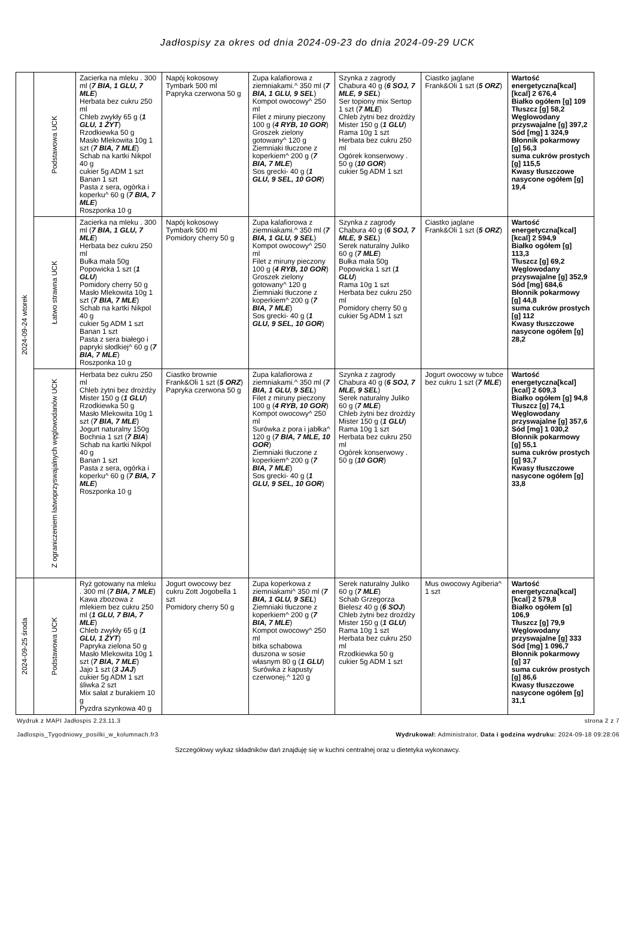Jadłospisy za okres od dnia 2024-09-23 do dnia 2024-09-29 UCK
| 2024-09-24 wtorek | Podstawowa UCK | Zacierka na mleku . 300 ml ( 7 BIA, 1 GLU, 7 MLE ) Herbata bez cukru 250 ml Chleb zwykły 65 g ( 1 GLU, 1 ŻYT ) Rzodkiewka 50 g Masło Mlekowita 10g 1 szt ( 7 BIA, 7 MLE ) Schab na kartki Nikpol 40 g cukier 5g ADM 1 szt Banan 1 szt Pasta z sera, ogórka i koperku^ 60 g ( 7 BIA, 7 MLE ) Roszponka 10 g | Napój kokosowy Tymbark 500 ml Papryka czerwona 50 g | Zupa kalafiorowa z ziemniakami.^ 350 ml ( 7 BIA, 1 GLU, 9 SEL ) Kompot owocowy^ 250 ml Filet z miruny pieczony 100 g ( 4 RYB, 10 GOR ) Groszek zielony gotowany^ 120 g Ziemniaki tłuczone z koperkiem^ 200 g ( 7 BIA, 7 MLE ) Sos grecki- 40 g ( 1 GLU, 9 SEL, 10 GOR ) | Szynka z zagrody Chabura 40 g ( 6 SOJ, 7 MLE, 9 SEL ) Ser topiony mix Sertop 1 szt ( 7 MLE ) Chleb żytni bez drożdży Mister 150 g ( 1 GLU ) Rama 10g 1 szt Herbata bez cukru 250 ml Ogórek konserwowy . 50 g ( 10 GOR ) cukier 5g ADM 1 szt | Ciastko jaglane Frank&Oli 1 szt ( 5 ORZ ) | Wartość energetyczna[kcal] [kcal] 2 676,4 Białko ogółem [g] 109 Tłuszcz [g] 58,2 Węglowodany przyswajalne [g] 397,2 Sód [mg] 1 324,9 Błonnik pokarmowy [g] 56,3 suma cukrów prostych [g] 115,5 Kwasy tłuszczowe nasycone ogółem [g] 19,4 |
| | Łatwo strawna UCK | Zacierka na mleku . 300 ml ( 7 BIA, 1 GLU, 7 MLE ) Herbata bez cukru 250 ml Bułka mała 50g Popowicka 1 szt ( 1 GLU ) Pomidory cherry 50 g Masło Mlekowita 10g 1 szt ( 7 BIA, 7 MLE ) Schab na kartki Nikpol 40 g cukier 5g ADM 1 szt Banan 1 szt Pasta z sera białego i papryki słodkiej^ 60 g ( 7 BIA, 7 MLE ) Roszponka 10 g | Napój kokosowy Tymbark 500 ml Pomidory cherry 50 g | Zupa kalafiorowa z ziemniakami.^ 350 ml ( 7 BIA, 1 GLU, 9 SEL ) Kompot owocowy^ 250 ml Filet z miruny pieczony 100 g ( 4 RYB, 10 GOR ) Groszek zielony gotowany^ 120 g Ziemniaki tłuczone z koperkiem^ 200 g ( 7 BIA, 7 MLE ) Sos grecki- 40 g ( 1 GLU, 9 SEL, 10 GOR ) | Szynka z zagrody Chabura 40 g ( 6 SOJ, 7 MLE, 9 SEL ) Serek naturalny Juliko 60 g ( 7 MLE ) Bułka mała 50g Popowicka 1 szt ( 1 GLU ) Rama 10g 1 szt Herbata bez cukru 250 ml Pomidory cherry 50 g cukier 5g ADM 1 szt | Ciastko jaglane Frank&Oli 1 szt ( 5 ORZ ) | Wartość energetyczna[kcal] [kcal] 2 594,9 Białko ogółem [g] 113,3 Tłuszcz [g] 69,2 Węglowodany przyswajalne [g] 352,9 Sód [mg] 684,6 Błonnik pokarmowy [g] 44,8 suma cukrów prostych [g] 112 Kwasy tłuszczowe nasycone ogółem [g] 28,2 |
| | Z ograniczeniem łatwoprzyswajalnych węglowodanów UCK | Herbata bez cukru 250 ml Chleb żytni bez drożdży Mister 150 g ( 1 GLU ) Rzodkiewka 50 g Masło Mlekowita 10g 1 szt ( 7 BIA, 7 MLE ) Jogurt naturalny 150g Bochnia 1 szt ( 7 BIA ) Schab na kartki Nikpol 40 g Banan 1 szt Pasta z sera, ogórka i koperku^ 60 g ( 7 BIA, 7 MLE ) Roszponka 10 g | Ciastko brownie Frank&Oli 1 szt ( 5 ORZ ) Papryka czerwona 50 g | Zupa kalafiorowa z ziemniakami.^ 350 ml ( 7 BIA, 1 GLU, 9 SEL ) Filet z miruny pieczony 100 g ( 4 RYB, 10 GOR ) Kompot owocowy^ 250 ml Surówka z pora i jabłka^ 120 g ( 7 BIA, 7 MLE, 10 GOR ) Ziemniaki tłuczone z koperkiem^ 200 g ( 7 BIA, 7 MLE ) Sos grecki- 40 g ( 1 GLU, 9 SEL, 10 GOR ) | Szynka z zagrody Chabura 40 g ( 6 SOJ, 7 MLE, 9 SEL ) Serek naturalny Juliko 60 g ( 7 MLE ) Chleb żytni bez drożdży Mister 150 g ( 1 GLU ) Rama 10g 1 szt Herbata bez cukru 250 ml Ogórek konserwowy . 50 g ( 10 GOR ) | Jogurt owocowy w tubce bez cukru 1 szt ( 7 MLE ) | Wartość energetyczna[kcal] [kcal] 2 609,3 Białko ogółem [g] 94,8 Tłuszcz [g] 74,1 Węglowodany przyswajalne [g] 357,6 Sód [mg] 1 030,2 Błonnik pokarmowy [g] 55,1 suma cukrów prostych [g] 93,7 Kwasy tłuszczowe nasycone ogółem [g] 33,8 |
| 2024-09-25 środa | Podstawowa UCK | Ryż gotowany na mleku . 300 ml ( 7 BIA, 7 MLE ) Kawa zbozowa z mlekiem bez cukru 250 ml ( 1 GLU, 7 BIA, 7 MLE ) Chleb zwykły 65 g ( 1 GLU, 1 ŻYT ) Papryka zielona 50 g Masło Mlekowita 10g 1 szt ( 7 BIA, 7 MLE ) Jajo 1 szt ( 3 JAJ ) cukier 5g ADM 1 szt śliwka 2 szt Mix sałat z burakiem 10 g Pyzdra szynkowa 40 g | Jogurt owocowy bez cukru Zott Jogobella 1 szt Pomidory cherry 50 g | Zupa koperkowa z ziemniakami^ 350 ml ( 7 BIA, 1 GLU, 9 SEL ) Ziemniaki tłuczone z koperkiem^ 200 g ( 7 BIA, 7 MLE ) Kompot owocowy^ 250 ml bitka schabowa duszona w sosie własnym 80 g ( 1 GLU ) Surówka z kapusty czerwonej.^ 120 g | Serek naturalny Juliko 60 g ( 7 MLE ) Schab Grzegorza Bielesz 40 g ( 6 SOJ ) Chleb żytni bez drożdży Mister 150 g ( 1 GLU ) Rama 10g 1 szt Herbata bez cukru 250 ml Rzodkiewka 50 g cukier 5g ADM 1 szt | Mus owocowy Agiberia^ 1 szt | Wartość energetyczna[kcal] [kcal] 2 579,8 Białko ogółem [g] 106,9 Tłuszcz [g] 79,9 Węglowodany przyswajalne [g] 333 Sód [mg] 1 096,7 Błonnik pokarmowy [g] 37 suma cukrów prostych [g] 86,6 Kwasy tłuszczowe nasycone ogółem [g] 31,1 |
Wydruk z MAPI Jadłospis 2.23.11.3 strona 2 z 7
Jadlospis_Tygodniowy_posilki_w_kolumnach.fr3 Wydrukował: Administrator, Data i godzina wydruku: 2024-09-18 09:28:06
Szczegółowy wykaz składników dań znajduję się w kuchni centralnej oraz u dietetyka wykonawcy.